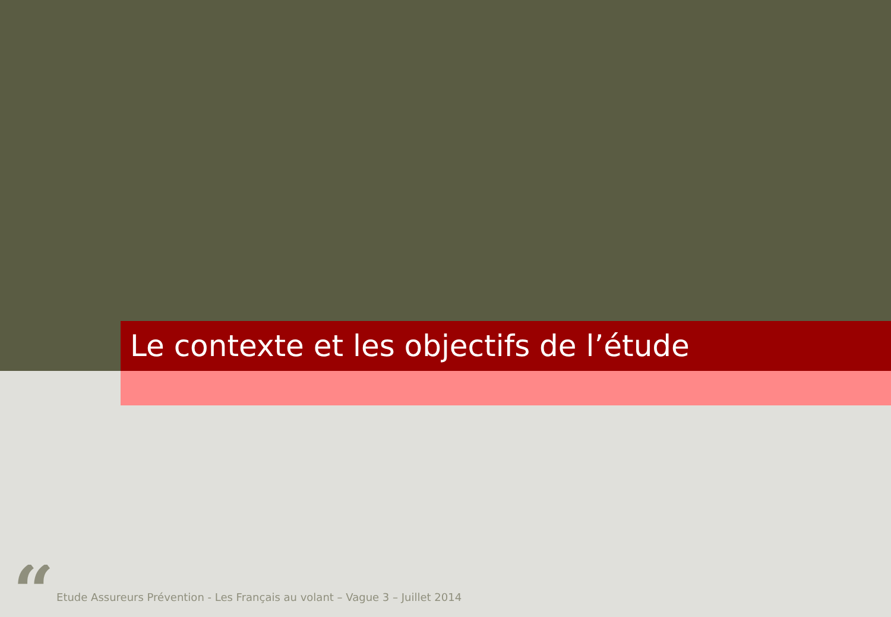Le contexte et les objectifs de l’étude
“
Etude Assureurs Prévention - Les Français au volant – Vague 3 – Juillet 2014